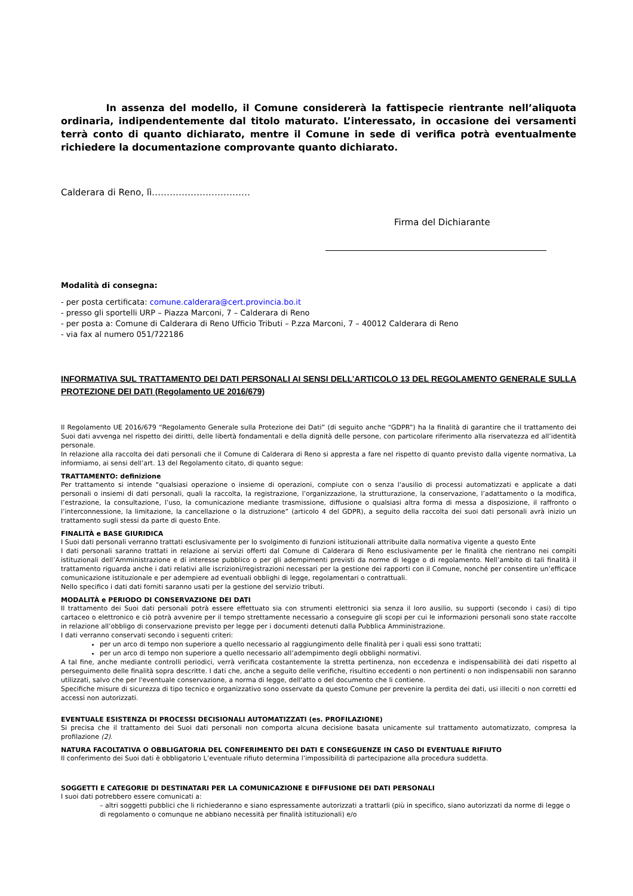In assenza del modello, il Comune considererà la fattispecie rientrante nell’aliquota ordinaria, indipendentemente dal titolo maturato. L’interessato, in occasione dei versamenti terrà conto di quanto dichiarato, mentre il Comune in sede di verifica potrà eventualmente richiedere la documentazione comprovante quanto dichiarato.
Calderara di Reno, lì……………………………
Firma del Dichiarante
Modalità di consegna:
- per posta certificata: comune.calderara@cert.provincia.bo.it
- presso gli sportelli URP – Piazza Marconi, 7 – Calderara di Reno
- per posta a: Comune di Calderara di Reno Ufficio Tributi – P.zza Marconi, 7 – 40012 Calderara di Reno
- via fax al numero 051/722186
INFORMATIVA SUL TRATTAMENTO DEI DATI PERSONALI AI SENSI DELL’ARTICOLO 13 DEL REGOLAMENTO GENERALE SULLA PROTEZIONE DEI DATI (Regolamento UE 2016/679)
Il Regolamento UE 2016/679 “Regolamento Generale sulla Protezione dei Dati” (di seguito anche “GDPR”) ha la finalità di garantire che il trattamento dei Suoi dati avvenga nel rispetto dei diritti, delle libertà fondamentali e della dignità delle persone, con particolare riferimento alla riservatezza ed all’identità personale.
In relazione alla raccolta dei dati personali che il Comune di Calderara di Reno si appresta a fare nel rispetto di quanto previsto dalla vigente normativa, La informiamo, ai sensi dell’art. 13 del Regolamento citato, di quanto segue:
TRATTAMENTO: definizione
Per trattamento si intende “qualsiasi operazione o insieme di operazioni, compiute con o senza l'ausilio di processi automatizzati e applicate a dati personali o insiemi di dati personali, quali la raccolta, la registrazione, l’organizzazione, la strutturazione, la conservazione, l’adattamento o la modifica, l’estrazione, la consultazione, l’uso, la comunicazione mediante trasmissione, diffusione o qualsiasi altra forma di messa a disposizione, il raffronto o l’interconnessione, la limitazione, la cancellazione o la distruzione” (articolo 4 del GDPR), a seguito della raccolta dei suoi dati personali avrà inizio un trattamento sugli stessi da parte di questo Ente.
FINALITÀ e BASE GIURIDICA
I Suoi dati personali verranno trattati esclusivamente per lo svolgimento di funzioni istituzionali attribuite dalla normativa vigente a questo Ente
I dati personali saranno trattati in relazione ai servizi offerti dal Comune di Calderara di Reno esclusivamente per le finalità che rientrano nei compiti istituzionali dell’Amministrazione e di interesse pubblico o per gli adempimenti previsti da norme di legge o di regolamento. Nell’ambito di tali finalità il trattamento riguarda anche i dati relativi alle iscrizioni/registrazioni necessari per la gestione dei rapporti con il Comune, nonché per consentire un’efficace comunicazione istituzionale e per adempiere ad eventuali obblighi di legge, regolamentari o contrattuali.
Nello specifico i dati dati forniti saranno usati per la gestione del servizio tributi.
MODALITÀ e PERIODO DI CONSERVAZIONE DEI DATI
Il trattamento dei Suoi dati personali potrà essere effettuato sia con strumenti elettronici sia senza il loro ausilio, su supporti (secondo i casi) di tipo cartaceo o elettronico e ciò potrà avvenire per il tempo strettamente necessario a conseguire gli scopi per cui le informazioni personali sono state raccolte in relazione all’obbligo di conservazione previsto per legge per i documenti detenuti dalla Pubblica Amministrazione.
I dati verranno conservati secondo i seguenti criteri:
per un arco di tempo non superiore a quello necessario al raggiungimento delle finalità per i quali essi sono trattati;
per un arco di tempo non superiore a quello necessario all’adempimento degli obblighi normativi.
A tal fine, anche mediante controlli periodici, verrà verificata costantemente la stretta pertinenza, non eccedenza e indispensabilità dei dati rispetto al perseguimento delle finalità sopra descritte. I dati che, anche a seguito delle verifiche, risultino eccedenti o non pertinenti o non indispensabili non saranno utilizzati, salvo che per l'eventuale conservazione, a norma di legge, dell'atto o del documento che li contiene.
Specifiche misure di sicurezza di tipo tecnico e organizzativo sono osservate da questo Comune per prevenire la perdita dei dati, usi illeciti o non corretti ed accessi non autorizzati.
EVENTUALE ESISTENZA DI PROCESSI DECISIONALI AUTOMATIZZATI (es. PROFILAZIONE)
Si precisa che il trattamento dei Suoi dati personali non comporta alcuna decisione basata unicamente sul trattamento automatizzato, compresa la profilazione (2).
NATURA FACOLTATIVA O OBBLIGATORIA DEL CONFERIMENTO DEI DATI E CONSEGUENZE IN CASO DI EVENTUALE RIFIUTO
Il conferimento dei Suoi dati è obbligatorio L’eventuale rifiuto determina l’impossibilità di partecipazione alla procedura suddetta.
SOGGETTI E CATEGORIE DI DESTINATARI PER LA COMUNICAZIONE E DIFFUSIONE DEI DATI PERSONALI
I suoi dati potrebbero essere comunicati a:
– altri soggetti pubblici che li richiederanno e siano espressamente autorizzati a trattarli (più in specifico, siano autorizzati da norme di legge o di regolamento o comunque ne abbiano necessità per finalità istituzionali) e/o